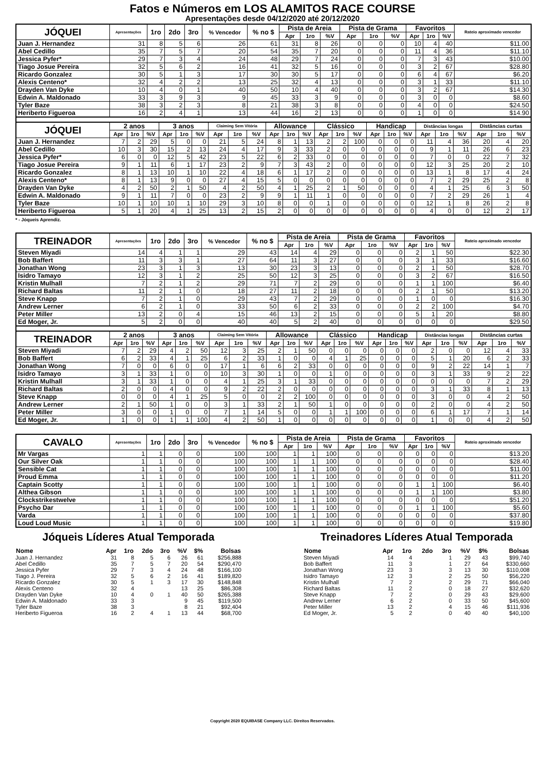Fatos e Números em LOS ALAMITOS RACE COURSE
Apresentações desde 04/12/2020 até 20/12/2020
| JÓQUEI | Apresentações | 1ro | 2do | 3ro | % Vencedor | % no $ | Pista de Areia | | | Pista de Grama | | | Favoritos | | | Rateio aproximado vencedor |
| --- | --- | --- | --- | --- | --- | --- | --- | --- | --- | --- | --- | --- | --- | --- | --- | --- |
| | | | | | | | Apr | 1ro | %V | Apr | 1ro | %V | Apr | 1ro | %V | |
| Juan J. Hernandez | 31 | 8 | 5 | 6 | 26 | 61 | 31 | 8 | 26 | 0 | 0 | 0 | 10 | 4 | 40 | $11.00 |
| Abel Cedillo | 35 | 7 | 5 | 7 | 20 | 54 | 35 | 7 | 20 | 0 | 0 | 0 | 11 | 4 | 36 | $11.10 |
| Jessica Pyfer* | 29 | 7 | 3 | 4 | 24 | 48 | 29 | 7 | 24 | 0 | 0 | 0 | 7 | 3 | 43 | $10.00 |
| Tiago Josue Pereira | 32 | 5 | 6 | 2 | 16 | 41 | 32 | 5 | 16 | 0 | 0 | 0 | 3 | 2 | 67 | $28.80 |
| Ricardo Gonzalez | 30 | 5 | 1 | 3 | 17 | 30 | 30 | 5 | 17 | 0 | 0 | 0 | 6 | 4 | 67 | $6.20 |
| Alexis Centeno* | 32 | 4 | 2 | 2 | 13 | 25 | 32 | 4 | 13 | 0 | 0 | 0 | 3 | 1 | 33 | $11.10 |
| Drayden Van Dyke | 10 | 4 | 0 | 1 | 40 | 50 | 10 | 4 | 40 | 0 | 0 | 0 | 3 | 2 | 67 | $14.30 |
| Edwin A. Maldonado | 33 | 3 | 9 | 3 | 9 | 45 | 33 | 3 | 9 | 0 | 0 | 0 | 3 | 0 | 0 | $8.60 |
| Tyler Baze | 38 | 3 | 2 | 3 | 8 | 21 | 38 | 3 | 8 | 0 | 0 | 0 | 4 | 0 | 0 | $24.50 |
| Heriberto Figueroa | 16 | 2 | 4 | 1 | 13 | 44 | 16 | 2 | 13 | 0 | 0 | 0 | 1 | 0 | 0 | $14.90 |
| JÓQUEI | 2 anos | | | 3 anos | | | Claiming Sem Vitória | | | Allowance | | | Clássico | | | Handicap | | | Distâncias longas | | | Distâncias curtas | | |
| --- | --- | --- | --- | --- | --- | --- | --- | --- | --- | --- | --- | --- | --- | --- | --- | --- | --- | --- | --- | --- | --- | --- | --- | --- |
| | Apr | 1ro | %V | Apr | 1ro | %V | Apr | 1ro | %V | Apr | 1ro | %V | Apr | 1ro | %V | Apr | 1ro | %V | Apr | 1ro | %V | Apr | 1ro | %V |
| Juan J. Hernandez | 7 | 2 | 29 | 5 | 0 | 0 | 21 | 5 | 24 | 8 | 1 | 13 | 2 | 2 | 100 | 0 | 0 | 0 | 11 | 4 | 36 | 20 | 4 | 20 |
| Abel Cedillo | 10 | 3 | 30 | 15 | 2 | 13 | 24 | 4 | 17 | 9 | 3 | 33 | 2 | 0 | 0 | 0 | 0 | 0 | 9 | 1 | 11 | 26 | 6 | 23 |
| Jessica Pyfer* | 6 | 0 | 0 | 12 | 5 | 42 | 23 | 5 | 22 | 6 | 2 | 33 | 0 | 0 | 0 | 0 | 0 | 0 | 7 | 0 | 0 | 22 | 7 | 32 |
| Tiago Josue Pereira | 9 | 1 | 11 | 6 | 1 | 17 | 23 | 2 | 9 | 7 | 3 | 43 | 2 | 0 | 0 | 0 | 0 | 0 | 12 | 3 | 25 | 20 | 2 | 10 |
| Ricardo Gonzalez | 8 | 1 | 13 | 10 | 1 | 10 | 22 | 4 | 18 | 6 | 1 | 17 | 2 | 0 | 0 | 0 | 0 | 0 | 13 | 1 | 8 | 17 | 4 | 24 |
| Alexis Centeno* | 8 | 1 | 13 | 9 | 0 | 0 | 27 | 4 | 15 | 5 | 0 | 0 | 0 | 0 | 0 | 0 | 0 | 0 | 7 | 2 | 29 | 25 | 2 | 8 |
| Drayden Van Dyke | 4 | 2 | 50 | 2 | 1 | 50 | 4 | 2 | 50 | 4 | 1 | 25 | 2 | 1 | 50 | 0 | 0 | 0 | 4 | 1 | 25 | 6 | 3 | 50 |
| Edwin A. Maldonado | 9 | 1 | 11 | 7 | 0 | 0 | 23 | 2 | 9 | 9 | 1 | 11 | 1 | 0 | 0 | 0 | 0 | 0 | 7 | 2 | 29 | 26 | 1 | 4 |
| Tyler Baze | 10 | 1 | 10 | 10 | 1 | 10 | 29 | 3 | 10 | 8 | 0 | 0 | 1 | 0 | 0 | 0 | 0 | 0 | 12 | 1 | 8 | 26 | 2 | 8 |
| Heriberto Figueroa | 5 | 1 | 20 | 4 | 1 | 25 | 13 | 2 | 15 | 2 | 0 | 0 | 0 | 0 | 0 | 0 | 0 | 0 | 4 | 0 | 0 | 12 | 2 | 17 |
* - Jóqueis Aprendiz.
| TREINADOR | Apresentações | 1ro | 2do | 3ro | % Vencedor | % no $ | Pista de Areia | | | Pista de Grama | | | Favoritos | | | Rateio aproximado vencedor |
| --- | --- | --- | --- | --- | --- | --- | --- | --- | --- | --- | --- | --- | --- | --- | --- | --- |
| | | | | | | | Apr | 1ro | %V | Apr | 1ro | %V | Apr | 1ro | %V | |
| Steven Miyadi | 14 | 4 | 1 | 1 | 29 | 43 | 14 | 4 | 29 | 0 | 0 | 0 | 2 | 1 | 50 | $22.30 |
| Bob Baffert | 11 | 3 | 3 | 1 | 27 | 64 | 11 | 3 | 27 | 0 | 0 | 0 | 3 | 1 | 33 | $16.60 |
| Jonathan Wong | 23 | 3 | 1 | 3 | 13 | 30 | 23 | 3 | 13 | 0 | 0 | 0 | 2 | 1 | 50 | $28.70 |
| Isidro Tamayo | 12 | 3 | 1 | 2 | 25 | 50 | 12 | 3 | 25 | 0 | 0 | 0 | 3 | 2 | 67 | $16.50 |
| Kristin Mulhall | 7 | 2 | 1 | 2 | 29 | 71 | 7 | 2 | 29 | 0 | 0 | 0 | 1 | 1 | 100 | $6.40 |
| Richard Baltas | 11 | 2 | 1 | 0 | 18 | 27 | 11 | 2 | 18 | 0 | 0 | 0 | 2 | 1 | 50 | $13.20 |
| Steve Knapp | 7 | 2 | 1 | 0 | 29 | 43 | 7 | 2 | 29 | 0 | 0 | 0 | 1 | 0 | 0 | $16.30 |
| Andrew Lerner | 6 | 2 | 1 | 0 | 33 | 50 | 6 | 2 | 33 | 0 | 0 | 0 | 2 | 2 | 100 | $4.70 |
| Peter Miller | 13 | 2 | 0 | 4 | 15 | 46 | 13 | 2 | 15 | 0 | 0 | 0 | 5 | 1 | 20 | $8.80 |
| Ed Moger, Jr. | 5 | 2 | 0 | 0 | 40 | 40 | 5 | 2 | 40 | 0 | 0 | 0 | 0 | 0 | 0 | $29.50 |
| TREINADOR | 2 anos | | | 3 anos | | | Claiming Sem Vitória | | | Allowance | | | Clássico | | | Handicap | | | Distâncias longas | | | Distâncias curtas | | |
| --- | --- | --- | --- | --- | --- | --- | --- | --- | --- | --- | --- | --- | --- | --- | --- | --- | --- | --- | --- | --- | --- | --- | --- | --- |
| | Apr | 1ro | %V | Apr | 1ro | %V | Apr | 1ro | %V | Apr | 1ro | %V | Apr | 1ro | %V | Apr | 1ro | %V | Apr | 1ro | %V | Apr | 1ro | %V |
| Steven Miyadi | 7 | 2 | 29 | 4 | 2 | 50 | 12 | 3 | 25 | 2 | 1 | 50 | 0 | 0 | 0 | 0 | 0 | 0 | 2 | 0 | 0 | 12 | 4 | 33 |
| Bob Baffert | 6 | 2 | 33 | 4 | 1 | 25 | 6 | 2 | 33 | 1 | 0 | 0 | 4 | 1 | 25 | 0 | 0 | 0 | 5 | 1 | 20 | 6 | 2 | 33 |
| Jonathan Wong | 7 | 0 | 0 | 6 | 0 | 0 | 17 | 1 | 6 | 6 | 2 | 33 | 0 | 0 | 0 | 0 | 0 | 0 | 9 | 2 | 22 | 14 | 1 | 7 |
| Isidro Tamayo | 3 | 1 | 33 | 1 | 0 | 0 | 10 | 3 | 30 | 1 | 0 | 0 | 1 | 0 | 0 | 0 | 0 | 0 | 3 | 1 | 33 | 9 | 2 | 22 |
| Kristin Mulhall | 3 | 1 | 33 | 1 | 0 | 0 | 4 | 1 | 25 | 3 | 1 | 33 | 0 | 0 | 0 | 0 | 0 | 0 | 0 | 0 | 0 | 7 | 2 | 29 |
| Richard Baltas | 2 | 0 | 0 | 4 | 0 | 0 | 9 | 2 | 22 | 2 | 0 | 0 | 0 | 0 | 0 | 0 | 0 | 0 | 3 | 1 | 33 | 8 | 1 | 13 |
| Steve Knapp | 0 | 0 | 0 | 4 | 1 | 25 | 5 | 0 | 0 | 2 | 2 | 100 | 0 | 0 | 0 | 0 | 0 | 0 | 3 | 0 | 0 | 4 | 2 | 50 |
| Andrew Lerner | 2 | 1 | 50 | 1 | 0 | 0 | 3 | 1 | 33 | 2 | 1 | 50 | 1 | 0 | 0 | 0 | 0 | 0 | 2 | 0 | 0 | 4 | 2 | 50 |
| Peter Miller | 3 | 0 | 0 | 1 | 0 | 0 | 7 | 1 | 14 | 5 | 0 | 0 | 1 | 1 | 100 | 0 | 0 | 0 | 6 | 1 | 17 | 7 | 1 | 14 |
| Ed Moger, Jr. | 1 | 0 | 0 | 1 | 1 | 100 | 4 | 2 | 50 | 1 | 0 | 0 | 0 | 0 | 0 | 0 | 0 | 0 | 1 | 0 | 0 | 4 | 2 | 50 |
| CAVALO | Apresentações | 1ro | 2do | 3ro | % Vencedor | % no $ | Pista de Areia | | | Pista de Grama | | | Favoritos | | | Rateio aproximado vencedor |
| --- | --- | --- | --- | --- | --- | --- | --- | --- | --- | --- | --- | --- | --- | --- | --- | --- |
| | | | | | | | Apr | 1ro | %V | Apr | 1ro | %V | Apr | 1ro | %V | |
| Mr Vargas | 1 | 1 | 0 | 0 | 100 | 100 | 1 | 1 | 100 | 0 | 0 | 0 | 0 | 0 | 0 | $13.20 |
| Our Silver Oak | 1 | 1 | 0 | 0 | 100 | 100 | 1 | 1 | 100 | 0 | 0 | 0 | 0 | 0 | 0 | $28.40 |
| Sensible Cat | 1 | 1 | 0 | 0 | 100 | 100 | 1 | 1 | 100 | 0 | 0 | 0 | 0 | 0 | 0 | $11.00 |
| Proud Emma | 1 | 1 | 0 | 0 | 100 | 100 | 1 | 1 | 100 | 0 | 0 | 0 | 0 | 0 | 0 | $11.20 |
| Captain Scotty | 1 | 1 | 0 | 0 | 100 | 100 | 1 | 1 | 100 | 0 | 0 | 0 | 1 | 1 | 100 | $6.40 |
| Althea Gibson | 1 | 1 | 0 | 0 | 100 | 100 | 1 | 1 | 100 | 0 | 0 | 0 | 1 | 1 | 100 | $3.80 |
| Clockstrikestwelve | 1 | 1 | 0 | 0 | 100 | 100 | 1 | 1 | 100 | 0 | 0 | 0 | 0 | 0 | 0 | $51.20 |
| Psycho Dar | 1 | 1 | 0 | 0 | 100 | 100 | 1 | 1 | 100 | 0 | 0 | 0 | 1 | 1 | 100 | $5.60 |
| Varda | 1 | 1 | 0 | 0 | 100 | 100 | 1 | 1 | 100 | 0 | 0 | 0 | 0 | 0 | 0 | $37.80 |
| Loud Loud Music | 1 | 1 | 0 | 0 | 100 | 100 | 1 | 1 | 100 | 0 | 0 | 0 | 0 | 0 | 0 | $19.80 |
Jóqueis Líderes Atual Temporada
| Nome | Apr | 1ro | 2do | 3ro | %V | $% | Bolsas |
| --- | --- | --- | --- | --- | --- | --- | --- |
| Juan J. Hernandez | 31 | 8 | 5 | 6 | 26 | 61 | $256,888 |
| Abel Cedillo | 35 | 7 | 5 | 7 | 20 | 54 | $290,470 |
| Jessica Pyfer | 29 | 7 | 3 | 4 | 24 | 48 | $166,100 |
| Tiago J. Pereira | 32 | 5 | 6 | 2 | 16 | 41 | $189,820 |
| Ricardo Gonzalez | 30 | 5 | 1 | 3 | 17 | 30 | $148,848 |
| Alexis Centeno | 32 | 4 | | | 13 | 25 | $86,308 |
| Drayden Van Dyke | 10 | 4 | 0 | 1 | 40 | 50 | $265,388 |
| Edwin A. Maldonado | 33 | 3 | | | 9 | 45 | $119,500 |
| Tyler Baze | 38 | 3 | | | 8 | 21 | $92,404 |
| Heriberto Figueroa | 16 | 2 | 4 | 1 | 13 | 44 | $68,700 |
Treinadores Líderes Atual Temporada
| Nome | Apr | 1ro | 2do | 3ro | %V | $% | Bolsas |
| --- | --- | --- | --- | --- | --- | --- | --- |
| Steven Miyadi | 14 | 4 | | 1 | 29 | 43 | $99,740 |
| Bob Baffert | 11 | 3 | | 1 | 27 | 64 | $330,660 |
| Jonathan Wong | 23 | 3 | | 3 | 13 | 30 | $110,008 |
| Isidro Tamayo | 12 | 3 | | 2 | 25 | 50 | $56,220 |
| Kristin Mulhall | 7 | 2 | | 2 | 29 | 71 | $66,040 |
| Richard Baltas | 11 | 2 | | 0 | 18 | 27 | $32,620 |
| Steve Knapp | 7 | 2 | | 0 | 29 | 43 | $29,600 |
| Andrew Lerner | 6 | 2 | | 0 | 33 | 50 | $45,600 |
| Peter Miller | 13 | 2 | | 4 | 15 | 46 | $111,936 |
| Ed Moger, Jr. | 5 | 2 | | 0 | 40 | 40 | $40,100 |
Copyright 2020 EQUIBASE Company LLC. Direitos Reservados.